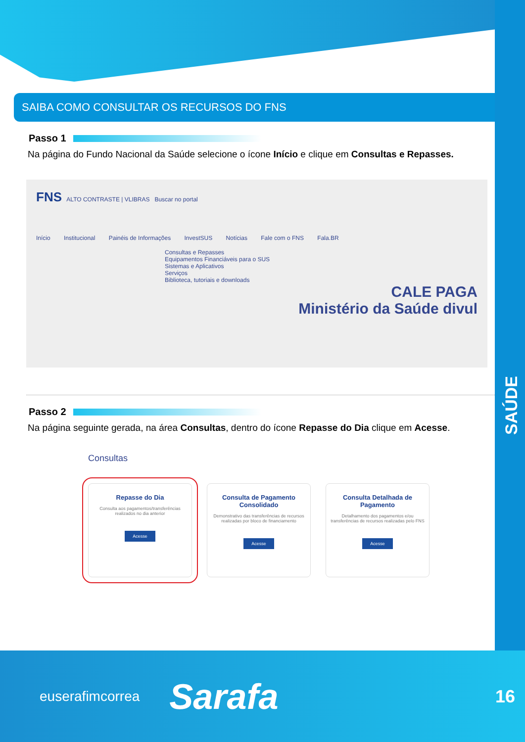SAÚDE
SAIBA COMO CONSULTAR OS RECURSOS DO FNS
Passo 1
Na página do Fundo Nacional da Saúde selecione o ícone Início e clique em Consultas e Repasses.
FNS ALTO CONTRASTE | VLIBRAS Buscar no portal
Início Institucional Painéis de Informações InvestSUS Notícias Fale com o FNS Fala.BR
Consultas e Repasses
Equipamentos Financiáveis para o SUS
Sistemas e Aplicativos
Serviços
Biblioteca, tutoriais e downloads
CALE PAGA
Ministério da Saúde divul
Passo 2
Na página seguinte gerada, na área Consultas, dentro do ícone Repasse do Dia clique em Acesse.
Consultas
Repasse do Dia
Consulta aos pagamentos/transferências realizados no dia anterior
Acesse
Consulta de Pagamento Consolidado
Demonstrativo das transferências de recursos realizadas por bloco de financiamento
Acesse
Consulta Detalhada de Pagamento
Detalhamento dos pagamentos e/ou transferências de recursos realizadas pelo FNS
Acesse
euserafimcorrea Sarafa 16